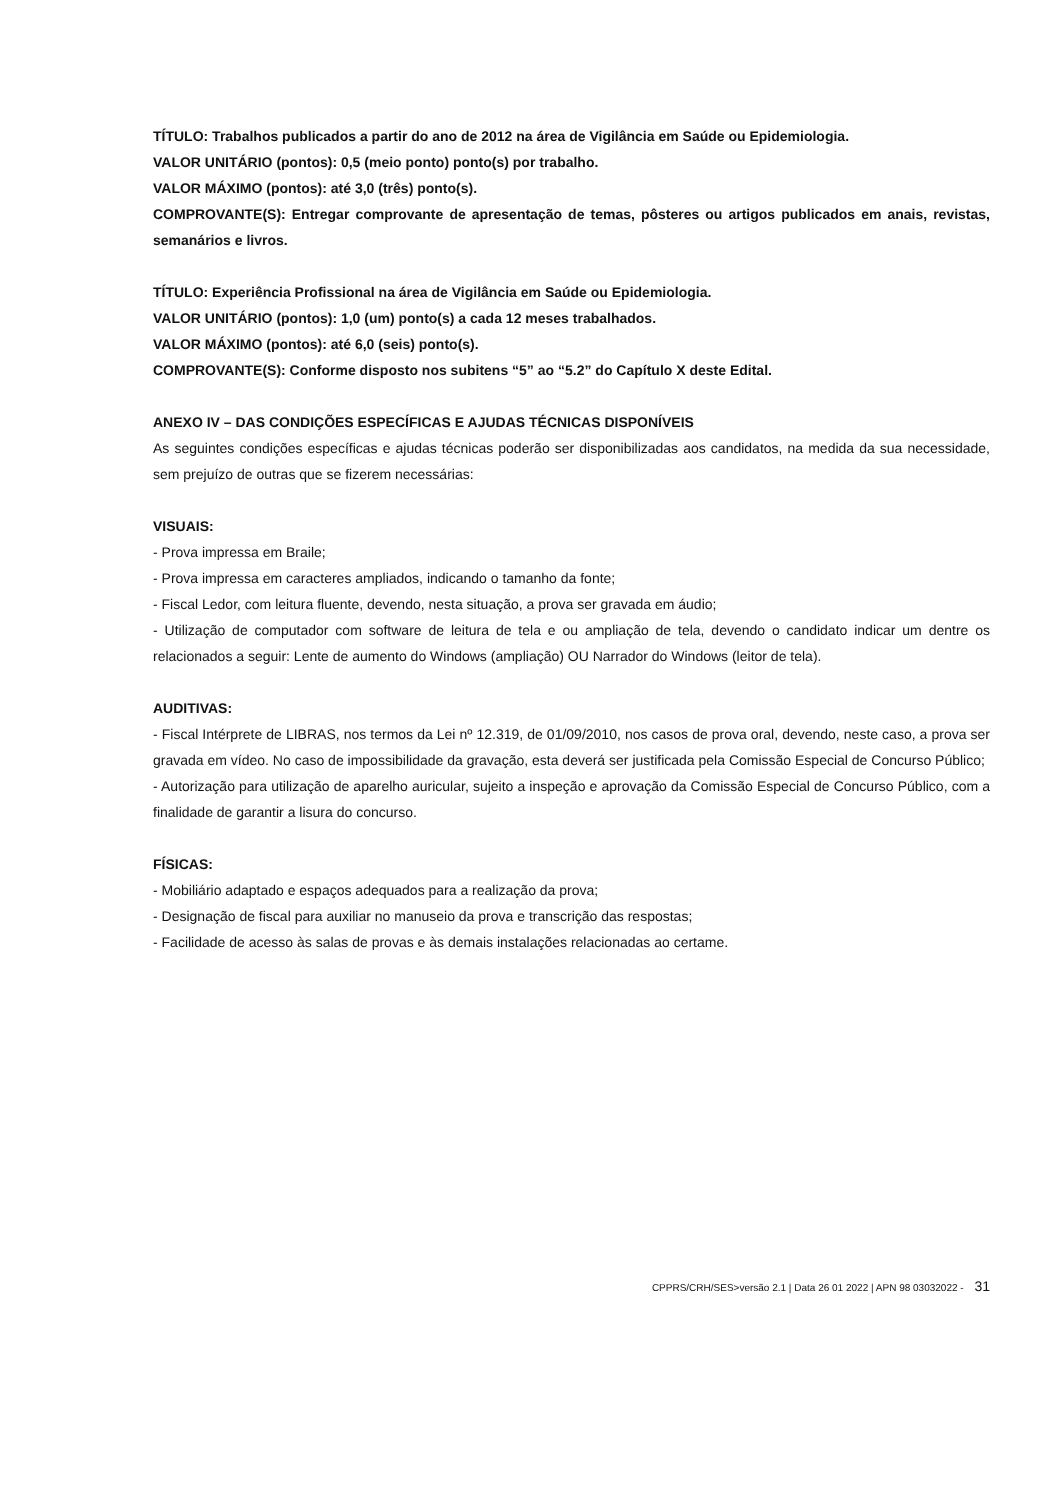TÍTULO: Trabalhos publicados a partir do ano de 2012 na área de Vigilância em Saúde ou Epidemiologia.
VALOR UNITÁRIO (pontos): 0,5 (meio ponto) ponto(s) por trabalho.
VALOR MÁXIMO (pontos): até 3,0 (três) ponto(s).
COMPROVANTE(S): Entregar comprovante de apresentação de temas, pôsteres ou artigos publicados em anais, revistas, semanários e livros.
TÍTULO: Experiência Profissional na área de Vigilância em Saúde ou Epidemiologia.
VALOR UNITÁRIO (pontos): 1,0 (um) ponto(s) a cada 12 meses trabalhados.
VALOR MÁXIMO (pontos): até 6,0 (seis) ponto(s).
COMPROVANTE(S): Conforme disposto nos subitens “5” ao “5.2” do Capítulo X deste Edital.
ANEXO IV – DAS CONDIÇÕES ESPECÍFICAS E AJUDAS TÉCNICAS DISPONÍVEIS
As seguintes condições específicas e ajudas técnicas poderão ser disponibilizadas aos candidatos, na medida da sua necessidade, sem prejuízo de outras que se fizerem necessárias:
VISUAIS:
- Prova impressa em Braile;
- Prova impressa em caracteres ampliados, indicando o tamanho da fonte;
- Fiscal Ledor, com leitura fluente, devendo, nesta situação, a prova ser gravada em áudio;
- Utilização de computador com software de leitura de tela e ou ampliação de tela, devendo o candidato indicar um dentre os relacionados a seguir: Lente de aumento do Windows (ampliação) OU Narrador do Windows (leitor de tela).
AUDITIVAS:
- Fiscal Intérprete de LIBRAS, nos termos da Lei nº 12.319, de 01/09/2010, nos casos de prova oral, devendo, neste caso, a prova ser gravada em vídeo. No caso de impossibilidade da gravação, esta deverá ser justificada pela Comissão Especial de Concurso Público;
- Autorização para utilização de aparelho auricular, sujeito a inspeção e aprovação da Comissão Especial de Concurso Público, com a finalidade de garantir a lisura do concurso.
FÍSICAS:
- Mobiliário adaptado e espaços adequados para a realização da prova;
- Designação de fiscal para auxiliar no manuseio da prova e transcrição das respostas;
- Facilidade de acesso às salas de provas e às demais instalações relacionadas ao certame.
CPPRS/CRH/SES>versão 2.1 | Data 26 01 2022 | APN 98 03032022 - 31